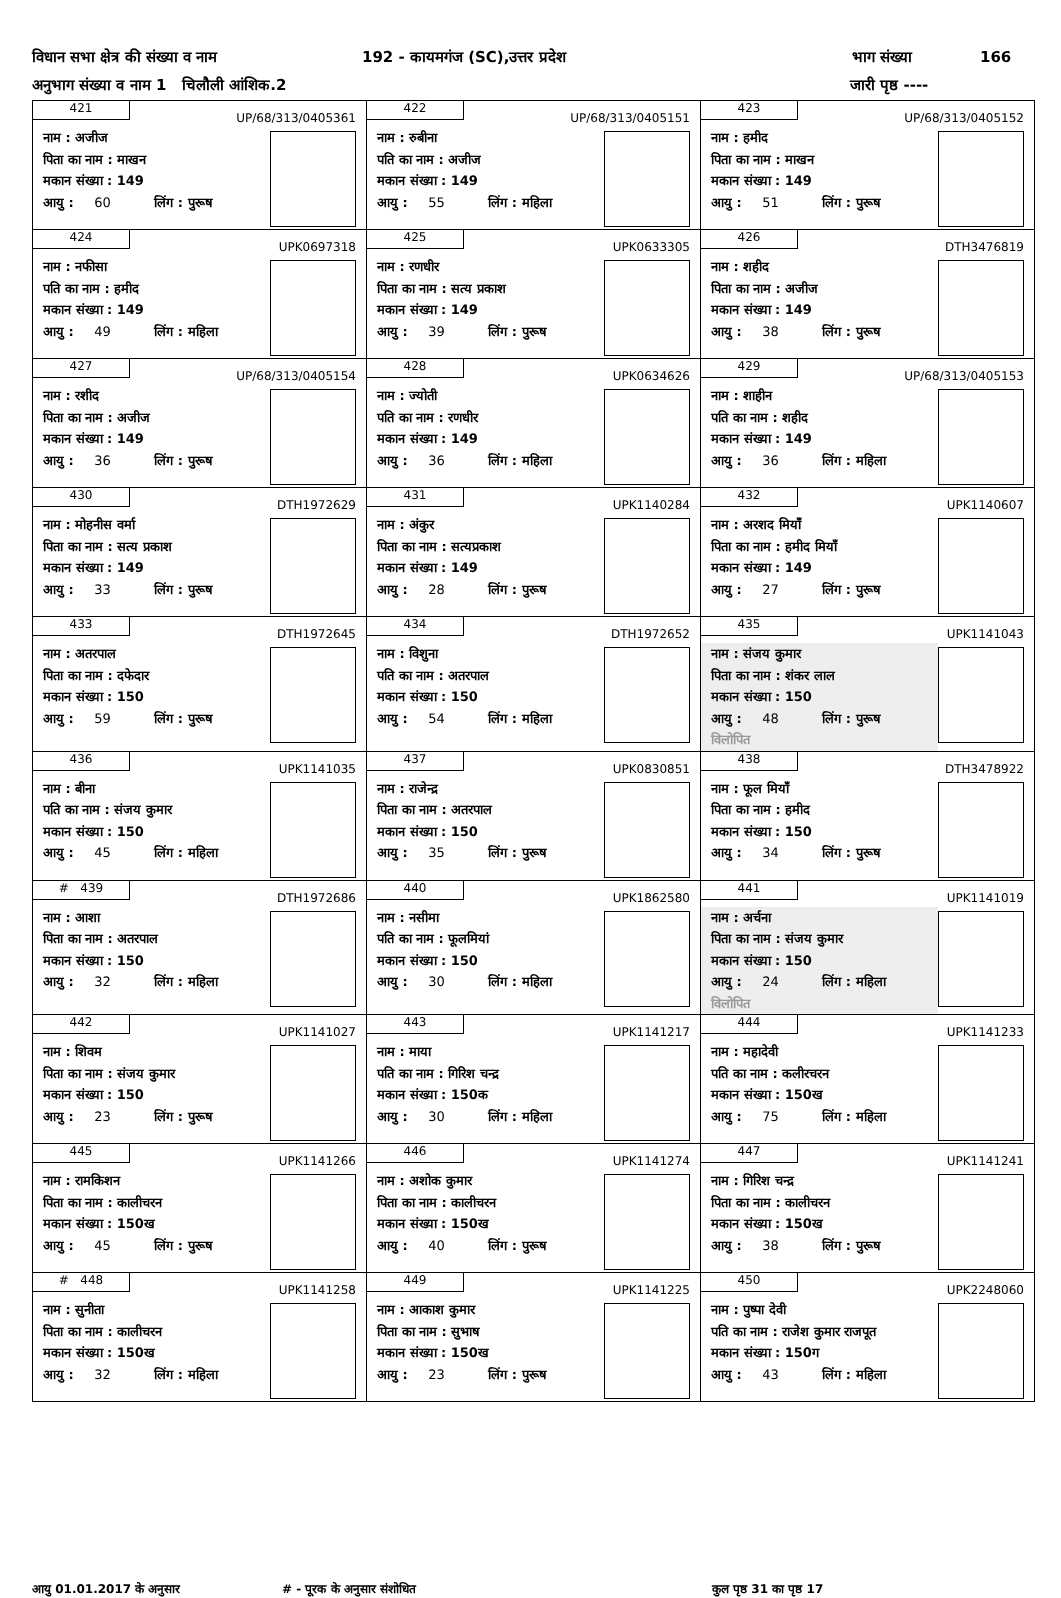विधान सभा क्षेत्र की संख्या व नाम 192 - कायमगंज (SC),उत्तर प्रदेश भाग संख्या 166
अनुभाग संख्या व नाम 1 चिलौली आंशिक.2 जारी पृष्ठ ----
| 421 UP/68/313/0405361 नाम : अजीज पिता का नाम : माखन मकान संख्या : 149 आयु : 60 लिंग : पुरूष | 422 UP/68/313/0405151 नाम : रुबीना पति का नाम : अजीज मकान संख्या : 149 आयु : 55 लिंग : महिला | 423 UP/68/313/0405152 नाम : हमीद पिता का नाम : माखन मकान संख्या : 149 आयु : 51 लिंग : पुरूष |
| 424 UPK0697318 नाम : नफीसा पति का नाम : हमीद मकान संख्या : 149 आयु : 49 लिंग : महिला | 425 UPK0633305 नाम : रणधीर पिता का नाम : सत्य प्रकाश मकान संख्या : 149 आयु : 39 लिंग : पुरूष | 426 DTH3476819 नाम : शहीद पिता का नाम : अजीज मकान संख्या : 149 आयु : 38 लिंग : पुरूष |
| 427 UP/68/313/0405154 नाम : रशीद पिता का नाम : अजीज मकान संख्या : 149 आयु : 36 लिंग : पुरूष | 428 UPK0634626 नाम : ज्योती पति का नाम : रणधीर मकान संख्या : 149 आयु : 36 लिंग : महिला | 429 UP/68/313/0405153 नाम : शाहीन पति का नाम : शहीद मकान संख्या : 149 आयु : 36 लिंग : महिला |
| 430 DTH1972629 नाम : मोहनीस वर्मा पिता का नाम : सत्य प्रकाश मकान संख्या : 149 आयु : 33 लिंग : पुरूष | 431 UPK1140284 नाम : अंकुर पिता का नाम : सत्यप्रकाश मकान संख्या : 149 आयु : 28 लिंग : पुरूष | 432 UPK1140607 नाम : अरशद मियाँ पिता का नाम : हमीद मियाँ मकान संख्या : 149 आयु : 27 लिंग : पुरूष |
| 433 DTH1972645 नाम : अतरपाल पिता का नाम : दफेदार मकान संख्या : 150 आयु : 59 लिंग : पुरूष | 434 DTH1972652 नाम : विशुना पति का नाम : अतरपाल मकान संख्या : 150 आयु : 54 लिंग : महिला | 435 UPK1141043 नाम : संजय कुमार पिता का नाम : शंकर लाल मकान संख्या : 150 आयु : 48 लिंग : पुरूष विलोपित |
| 436 UPK1141035 नाम : बीना पति का नाम : संजय कुमार मकान संख्या : 150 आयु : 45 लिंग : महिला | 437 UPK0830851 नाम : राजेन्द्र पिता का नाम : अतरपाल मकान संख्या : 150 आयु : 35 लिंग : पुरूष | 438 DTH3478922 नाम : फूल मियाँ पिता का नाम : हमीद मकान संख्या : 150 आयु : 34 लिंग : पुरूष |
| # 439 DTH1972686 नाम : आशा पिता का नाम : अतरपाल मकान संख्या : 150 आयु : 32 लिंग : महिला | 440 UPK1862580 नाम : नसीमा पति का नाम : फूलमियां मकान संख्या : 150 आयु : 30 लिंग : महिला | 441 UPK1141019 नाम : अर्चना पिता का नाम : संजय कुमार मकान संख्या : 150 आयु : 24 लिंग : महिला विलोपित |
| 442 UPK1141027 नाम : शिवम पिता का नाम : संजय कुमार मकान संख्या : 150 आयु : 23 लिंग : पुरूष | 443 UPK1141217 नाम : माया पति का नाम : गिरिश चन्द्र मकान संख्या : 150क आयु : 30 लिंग : महिला | 444 UPK1141233 नाम : महादेवी पति का नाम : कलीरचरन मकान संख्या : 150ख आयु : 75 लिंग : महिला |
| 445 UPK1141266 नाम : रामकिशन पिता का नाम : कालीचरन मकान संख्या : 150ख आयु : 45 लिंग : पुरूष | 446 UPK1141274 नाम : अशोक कुमार पिता का नाम : कालीचरन मकान संख्या : 150ख आयु : 40 लिंग : पुरूष | 447 UPK1141241 नाम : गिरिश चन्द्र पिता का नाम : कालीचरन मकान संख्या : 150ख आयु : 38 लिंग : पुरूष |
| # 448 UPK1141258 नाम : सुनीता पिता का नाम : कालीचरन मकान संख्या : 150ख आयु : 32 लिंग : महिला | 449 UPK1141225 नाम : आकाश कुमार पिता का नाम : सुभाष मकान संख्या : 150ख आयु : 23 लिंग : पुरूष | 450 UPK2248060 नाम : पुष्पा देवी पति का नाम : राजेश कुमार राजपूत मकान संख्या : 150ग आयु : 43 लिंग : महिला |
आयु 01.01.2017 के अनुसार # - पूरक के अनुसार संशोधित कुल पृष्ठ 31 का पृष्ठ 17